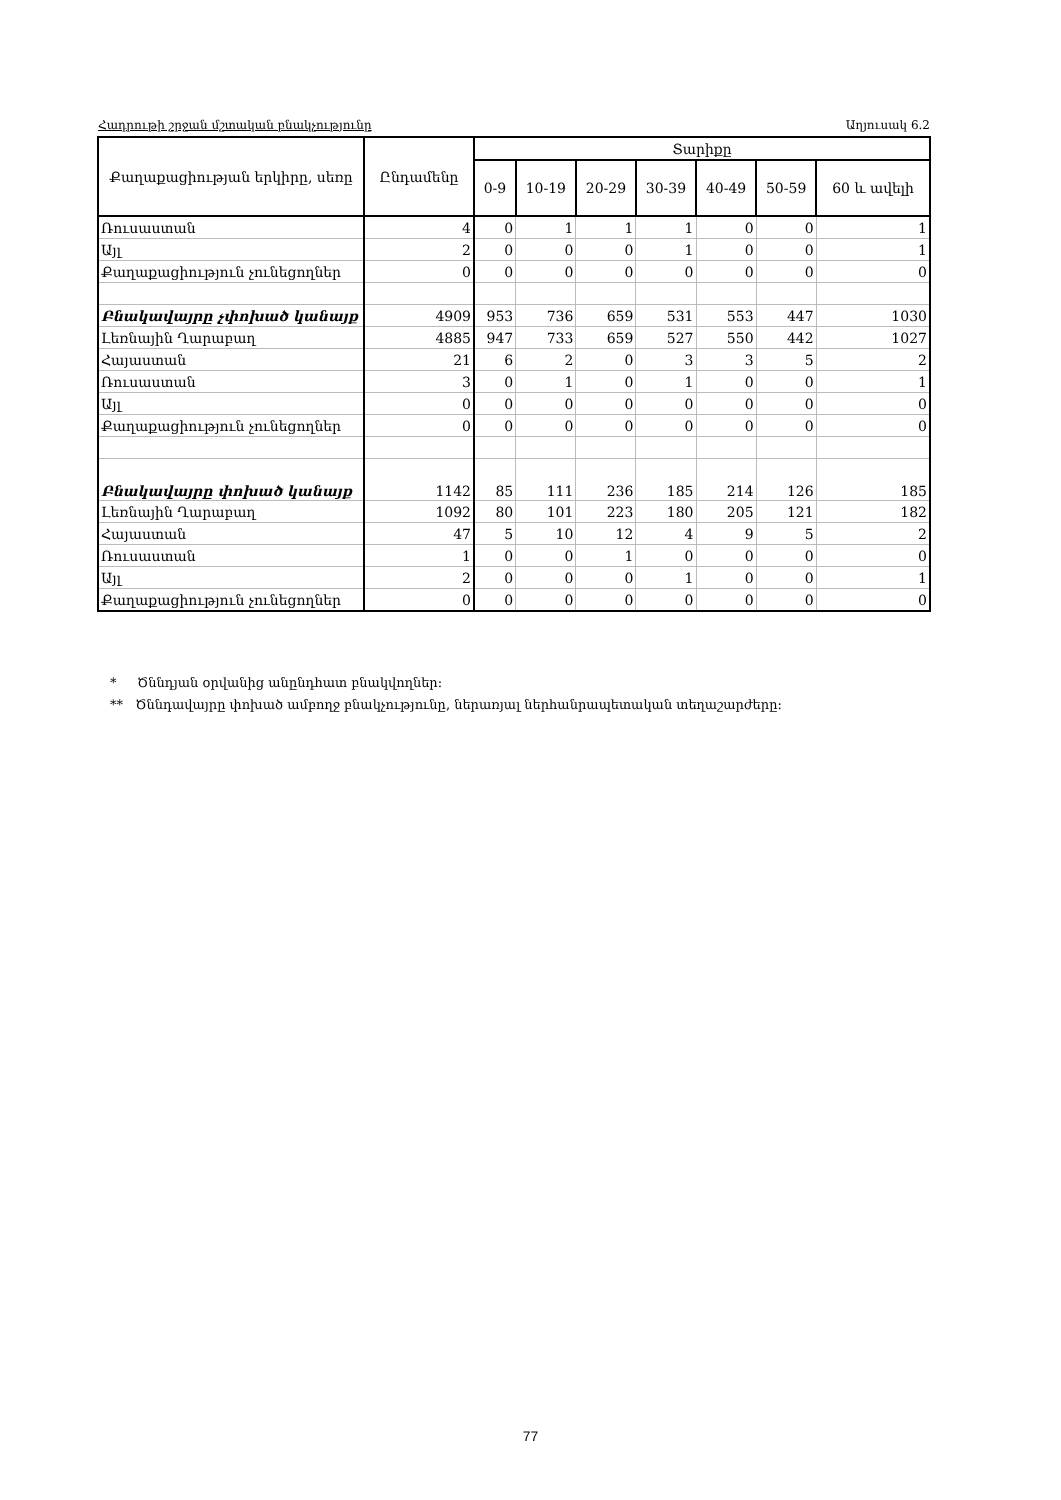Հադրութի շրջան մշտական բնակչությունը Աղյուսակ 6.2
| Քաղաքացիության երկիրը, սեռը | Ընդամենը | Տարիքը | | | | | | |
| --- | --- | --- | --- | --- | --- | --- | --- | --- |
| | | 0-9 | 10-19 | 20-29 | 30-39 | 40-49 | 50-59 | 60 և ավելի |
| Ռուսաստան | 4 | 0 | 1 | 1 | 1 | 0 | 0 | 1 |
| Այլ | 2 | 0 | 0 | 0 | 1 | 0 | 0 | 1 |
| Քաղաքացիություն չունեցողներ | 0 | 0 | 0 | 0 | 0 | 0 | 0 | 0 |
| Բնակավայրը չփոխած կանայք | 4909 | 953 | 736 | 659 | 531 | 553 | 447 | 1030 |
| Լեռնային Ղարաբաղ | 4885 | 947 | 733 | 659 | 527 | 550 | 442 | 1027 |
| Հայաստան | 21 | 6 | 2 | 0 | 3 | 3 | 5 | 2 |
| Ռուսաստան | 3 | 0 | 1 | 0 | 1 | 0 | 0 | 1 |
| Այլ | 0 | 0 | 0 | 0 | 0 | 0 | 0 | 0 |
| Քաղաքացիություն չունեցողներ | 0 | 0 | 0 | 0 | 0 | 0 | 0 | 0 |
| Բնակավայրը փոխած կանայք | 1142 | 85 | 111 | 236 | 185 | 214 | 126 | 185 |
| Լեռնային Ղարաբաղ | 1092 | 80 | 101 | 223 | 180 | 205 | 121 | 182 |
| Հայաստան | 47 | 5 | 10 | 12 | 4 | 9 | 5 | 2 |
| Ռուսաստան | 1 | 0 | 0 | 1 | 0 | 0 | 0 | 0 |
| Այլ | 2 | 0 | 0 | 0 | 1 | 0 | 0 | 1 |
| Քաղաքացիություն չունեցողներ | 0 | 0 | 0 | 0 | 0 | 0 | 0 | 0 |
* Ծննդյան օրվանից անընդհատ բնակվողներ:
** Ծննդավայրը փոխած ամբողջ բնակչությունը, ներառյալ ներհանրապետական տեղաշարժերը:
77